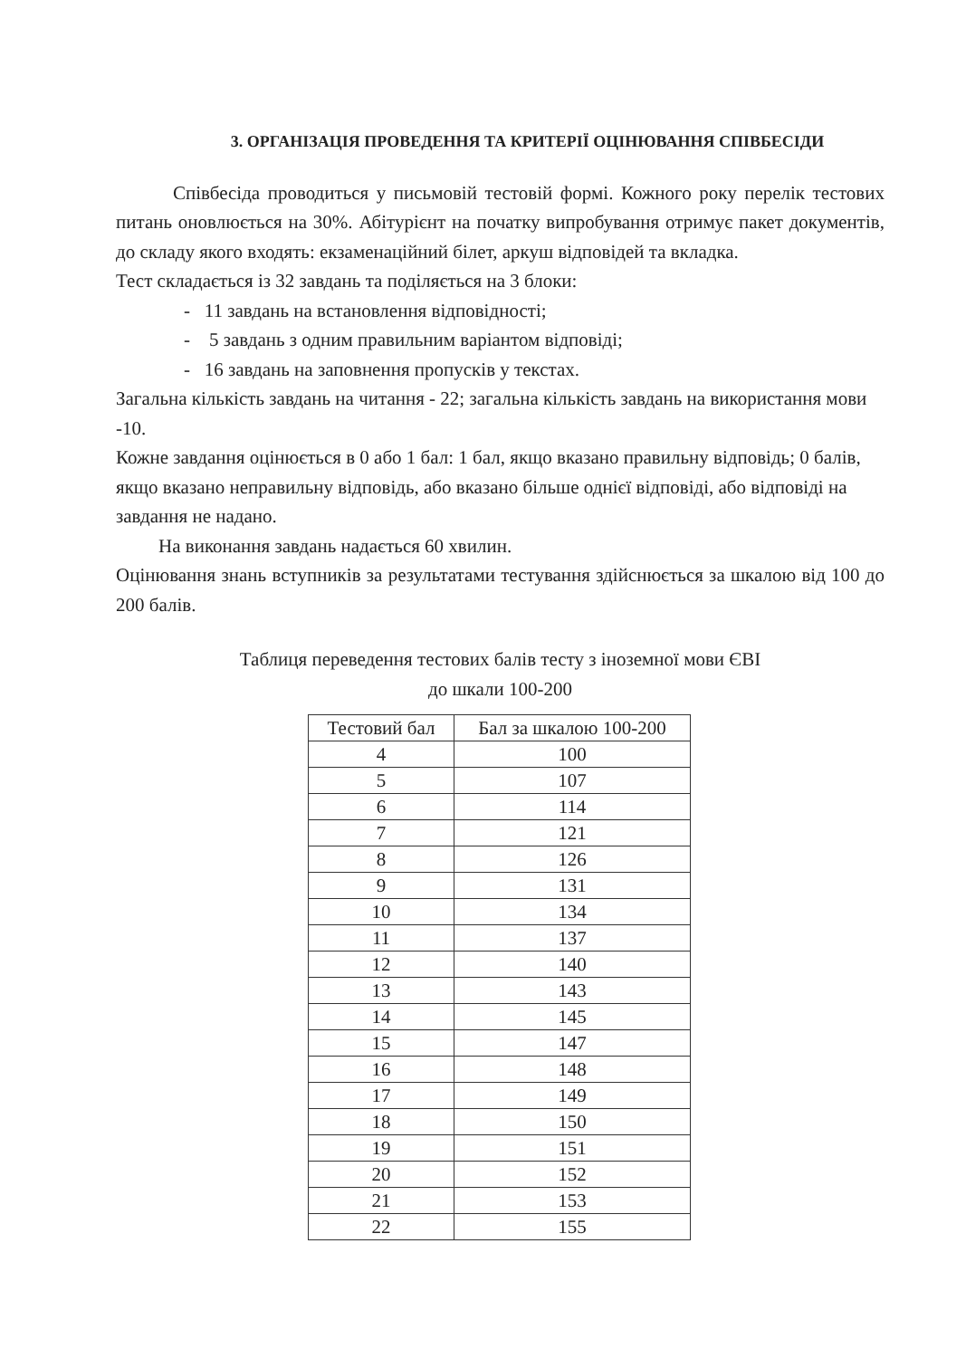3. ОРГАНІЗАЦІЯ ПРОВЕДЕННЯ ТА КРИТЕРІЇ ОЦІНЮВАННЯ СПІВБЕСІДИ
Співбесіда проводиться у письмовій тестовій формі. Кожного року перелік тестових питань оновлюється на 30%. Абітурієнт на початку випробування отримує пакет документів, до складу якого входять: екзаменаційний білет, аркуш відповідей та вкладка.
Тест складається із 32 завдань та поділяється на 3 блоки:
- 11 завдань на встановлення відповідності;
- 5 завдань з одним правильним варіантом відповіді;
- 16 завдань на заповнення пропусків у текстах.
Загальна кількість завдань на читання - 22; загальна кількість завдань на використання мови -10.
Кожне завдання оцінюється в 0 або 1 бал: 1 бал, якщо вказано правильну відповідь; 0 балів, якщо вказано неправильну відповідь, або вказано більше однієї відповіді, або відповіді на завдання не надано.
На виконання завдань надається 60 хвилин.
Оцінювання знань вступників за результатами тестування здійснюється за шкалою від 100 до 200 балів.
Таблиця переведення тестових балів тесту з іноземної мови ЄВІ
до шкали 100-200
| Тестовий бал | Бал за шкалою 100-200 |
| --- | --- |
| 4 | 100 |
| 5 | 107 |
| 6 | 114 |
| 7 | 121 |
| 8 | 126 |
| 9 | 131 |
| 10 | 134 |
| 11 | 137 |
| 12 | 140 |
| 13 | 143 |
| 14 | 145 |
| 15 | 147 |
| 16 | 148 |
| 17 | 149 |
| 18 | 150 |
| 19 | 151 |
| 20 | 152 |
| 21 | 153 |
| 22 | 155 |